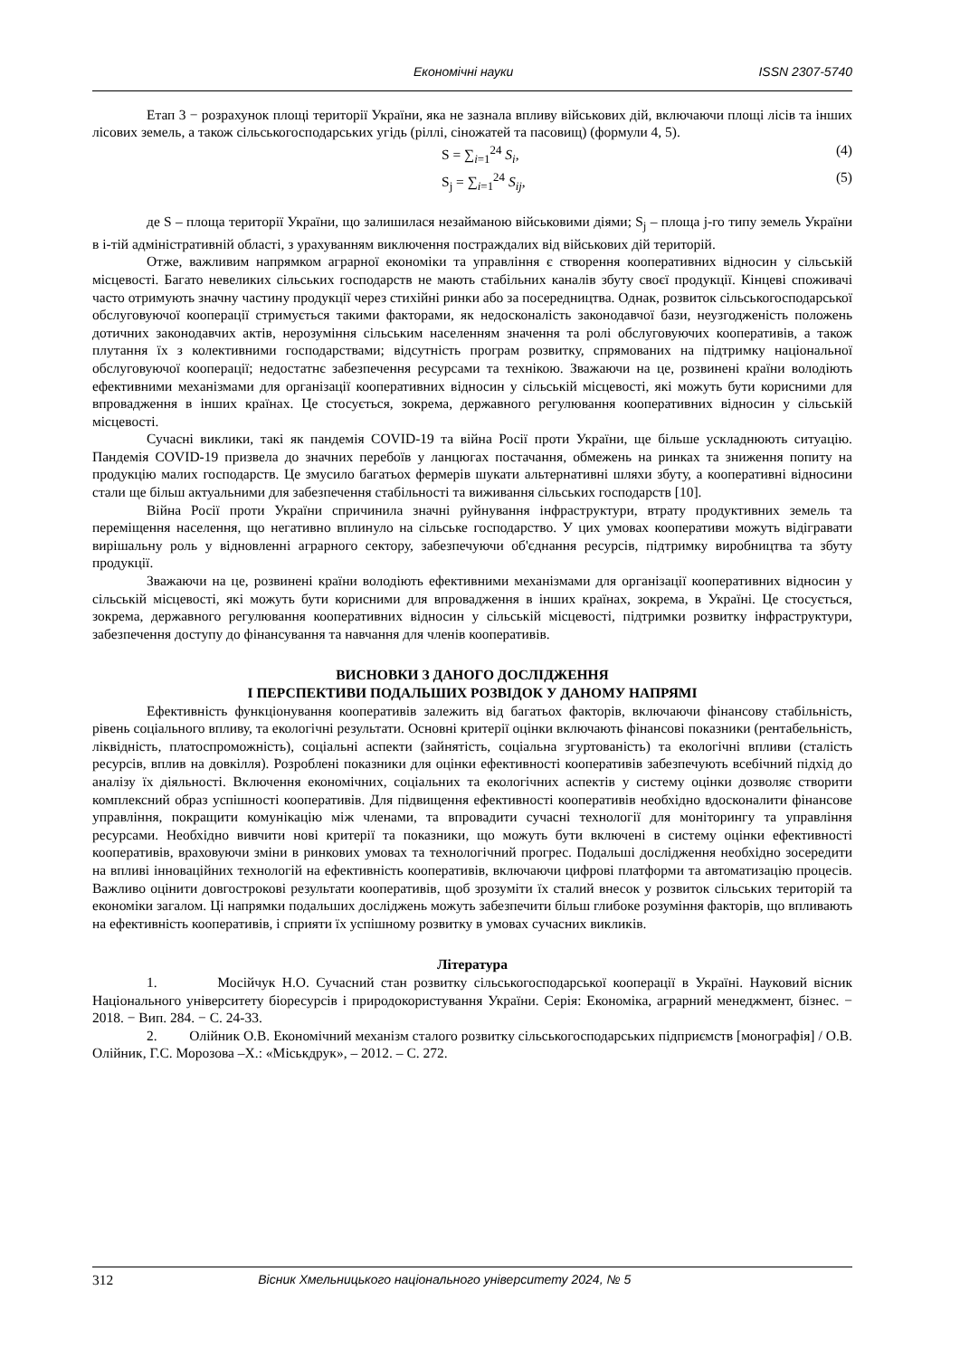Економічні науки ISSN 2307-5740
Етап 3 − розрахунок площі території України, яка не зазнала впливу військових дій, включаючи площі лісів та інших лісових земель, а також сільськогосподарських угідь (ріллі, сіножатей та пасовищ) (формули 4, 5).
S = ∑<sub>i=1</sub><sup>24</sup> S<sub>i</sub>, (4)
S<sub>j</sub> = ∑<sub>i=1</sub><sup>24</sup> S<sub>ij</sub>, (5)
де S – площа території України, що залишилася незайманою військовими діями; S<sub>j</sub> – площа j-го типу земель України в і-тій адміністративній області, з урахуванням виключення постраждалих від військових дій територій.
Отже, важливим напрямком аграрної економіки та управління є створення кооперативних відносин у сільській місцевості. Багато невеликих сільських господарств не мають стабільних каналів збуту своєї продукції. Кінцеві споживачі часто отримують значну частину продукції через стихійні ринки або за посередництва. Однак, розвиток сільськогосподарської обслуговуючої кооперації стримується такими факторами, як недосконалість законодавчої бази, неузгодженість положень дотичних законодавчих актів, нерозуміння сільським населенням значення та ролі обслуговуючих кооперативів, а також плутання їх з колективними господарствами; відсутність програм розвитку, спрямованих на підтримку національної обслуговуючої кооперації; недостатнє забезпечення ресурсами та технікою. Зважаючи на це, розвинені країни володіють ефективними механізмами для організації кооперативних відносин у сільській місцевості, які можуть бути корисними для впровадження в інших країнах. Це стосується, зокрема, державного регулювання кооперативних відносин у сільській місцевості.
Сучасні виклики, такі як пандемія COVID-19 та війна Росії проти України, ще більше ускладнюють ситуацію. Пандемія COVID-19 призвела до значних перебоїв у ланцюгах постачання, обмежень на ринках та зниження попиту на продукцію малих господарств. Це змусило багатьох фермерів шукати альтернативні шляхи збуту, а кооперативні відносини стали ще більш актуальними для забезпечення стабільності та виживання сільських господарств [10].
Війна Росії проти України спричинила значні руйнування інфраструктури, втрату продуктивних земель та переміщення населення, що негативно вплинуло на сільське господарство. У цих умовах кооперативи можуть відігравати вирішальну роль у відновленні аграрного сектору, забезпечуючи об'єднання ресурсів, підтримку виробництва та збуту продукції.
Зважаючи на це, розвинені країни володіють ефективними механізмами для організації кооперативних відносин у сільській місцевості, які можуть бути корисними для впровадження в інших країнах, зокрема, в Україні. Це стосується, зокрема, державного регулювання кооперативних відносин у сільській місцевості, підтримки розвитку інфраструктури, забезпечення доступу до фінансування та навчання для членів кооперативів.
ВИСНОВКИ З ДАНОГО ДОСЛІДЖЕННЯ
І ПЕРСПЕКТИВИ ПОДАЛЬШИХ РОЗВІДОК У ДАНОМУ НАПРЯМІ
Ефективність функціонування кооперативів залежить від багатьох факторів, включаючи фінансову стабільність, рівень соціального впливу, та екологічні результати. Основні критерії оцінки включають фінансові показники (рентабельність, ліквідність, платоспроможність), соціальні аспекти (зайнятість, соціальна згуртованість) та екологічні впливи (сталість ресурсів, вплив на довкілля). Розроблені показники для оцінки ефективності кооперативів забезпечують всебічний підхід до аналізу їх діяльності. Включення економічних, соціальних та екологічних аспектів у систему оцінки дозволяє створити комплексний образ успішності кооперативів. Для підвищення ефективності кооперативів необхідно вдосконалити фінансове управління, покращити комунікацію між членами, та впровадити сучасні технології для моніторингу та управління ресурсами. Необхідно вивчити нові критерії та показники, що можуть бути включені в систему оцінки ефективності кооперативів, враховуючи зміни в ринкових умовах та технологічний прогрес. Подальші дослідження необхідно зосередити на впливі інноваційних технологій на ефективність кооперативів, включаючи цифрові платформи та автоматизацію процесів. Важливо оцінити довгострокові результати кооперативів, щоб зрозуміти їх сталий внесок у розвиток сільських територій та економіки загалом. Ці напрямки подальших досліджень можуть забезпечити більш глибоке розуміння факторів, що впливають на ефективність кооперативів, і сприяти їх успішному розвитку в умовах сучасних викликів.
Література
1. Мосійчук Н.О. Сучасний стан розвитку сільськогосподарської кооперації в Україні. Науковий вісник Національного університету біоресурсів і природокористування України. Серія: Економіка, аграрний менеджмент, бізнес. − 2018. − Вип. 284. − С. 24-33.
2. Олійник О.В. Економічний механізм сталого розвитку сільськогосподарських підприємств [монографія] / О.В. Олійник, Г.С. Морозова –Х.: «Міськдрук», – 2012. – С. 272.
312 Вісник Хмельницького національного університету 2024, № 5